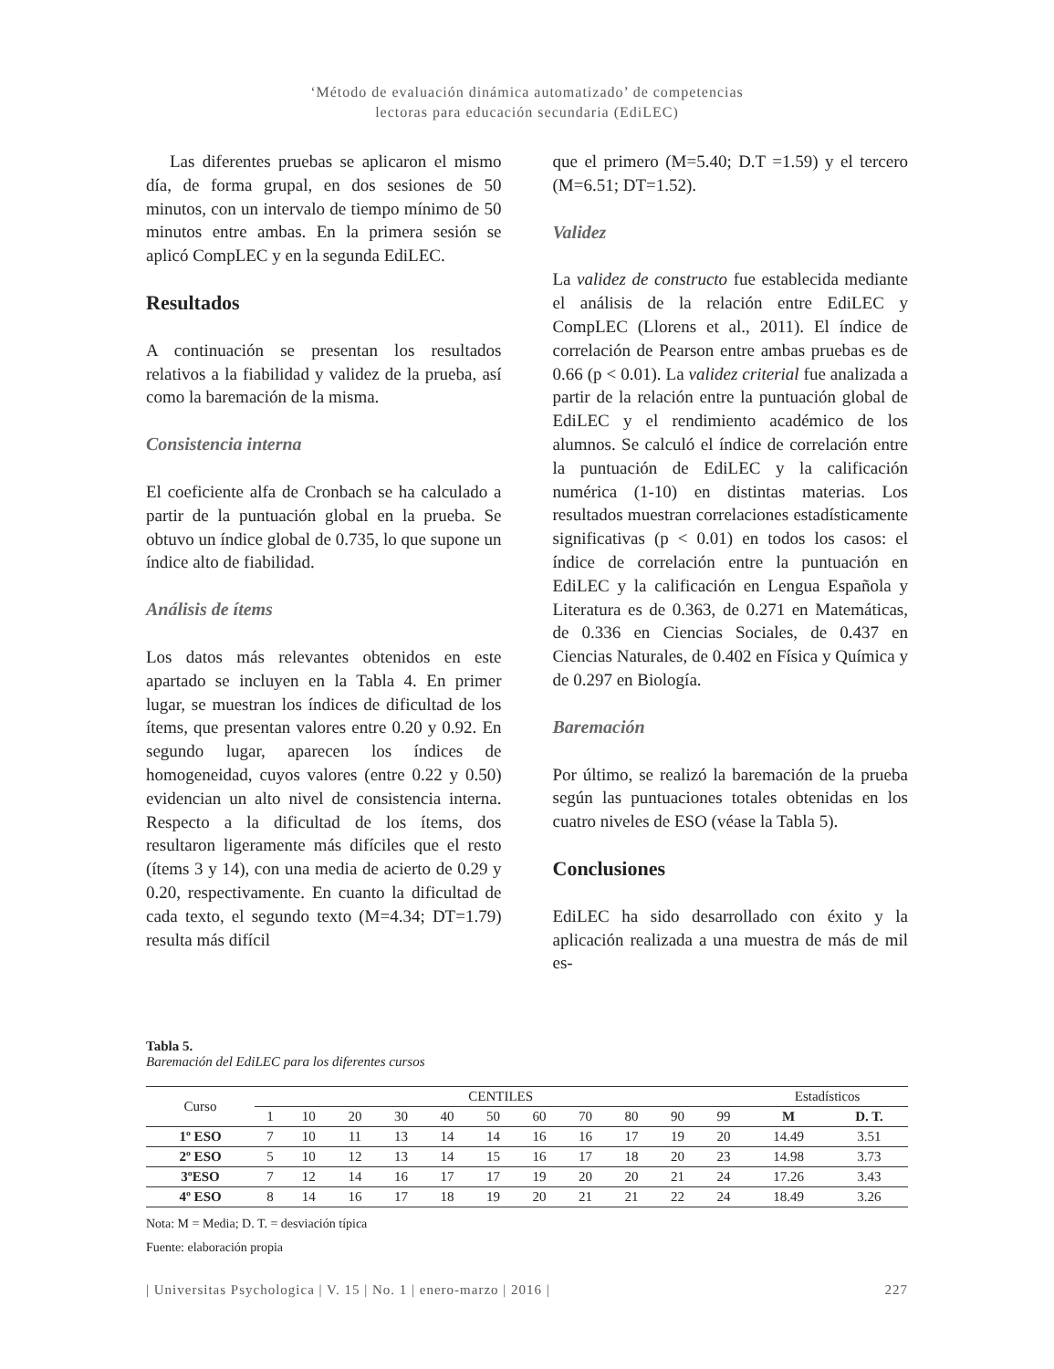‘Método de evaluación dinámica automatizado’ de competencias
lectoras para educación secundaria (EdiLEC)
Las diferentes pruebas se aplicaron el mismo día, de forma grupal, en dos sesiones de 50 minutos, con un intervalo de tiempo mínimo de 50 minutos entre ambas. En la primera sesión se aplicó CompLEC y en la segunda EdiLEC.
Resultados
A continuación se presentan los resultados relativos a la fiabilidad y validez de la prueba, así como la baremación de la misma.
Consistencia interna
El coeficiente alfa de Cronbach se ha calculado a partir de la puntuación global en la prueba. Se obtuvo un índice global de 0.735, lo que supone un índice alto de fiabilidad.
Análisis de ítems
Los datos más relevantes obtenidos en este apartado se incluyen en la Tabla 4. En primer lugar, se muestran los índices de dificultad de los ítems, que presentan valores entre 0.20 y 0.92. En segundo lugar, aparecen los índices de homogeneidad, cuyos valores (entre 0.22 y 0.50) evidencian un alto nivel de consistencia interna. Respecto a la dificultad de los ítems, dos resultaron ligeramente más difíciles que el resto (ítems 3 y 14), con una media de acierto de 0.29 y 0.20, respectivamente. En cuanto la dificultad de cada texto, el segundo texto (M=4.34; DT=1.79) resulta más difícil
que el primero (M=5.40; D.T =1.59) y el tercero (M=6.51; DT=1.52).
Validez
La validez de constructo fue establecida mediante el análisis de la relación entre EdiLEC y CompLEC (Llorens et al., 2011). El índice de correlación de Pearson entre ambas pruebas es de 0.66 (p < 0.01). La validez criterial fue analizada a partir de la relación entre la puntuación global de EdiLEC y el rendimiento académico de los alumnos. Se calculó el índice de correlación entre la puntuación de EdiLEC y la calificación numérica (1-10) en distintas materias. Los resultados muestran correlaciones estadísticamente significativas (p < 0.01) en todos los casos: el índice de correlación entre la puntuación en EdiLEC y la calificación en Lengua Española y Literatura es de 0.363, de 0.271 en Matemáticas, de 0.336 en Ciencias Sociales, de 0.437 en Ciencias Naturales, de 0.402 en Física y Química y de 0.297 en Biología.
Baremación
Por último, se realizó la baremación de la prueba según las puntuaciones totales obtenidas en los cuatro niveles de ESO (véase la Tabla 5).
Conclusiones
EdiLEC ha sido desarrollado con éxito y la aplicación realizada a una muestra de más de mil es-
Tabla 5.
Baremación del EdiLEC para los diferentes cursos
| Curso | CENTILES | | | | | | | | | | | Estadísticos | |
| --- | --- | --- | --- | --- | --- | --- | --- | --- | --- | --- | --- | --- | --- |
| | 1 | 10 | 20 | 30 | 40 | 50 | 60 | 70 | 80 | 90 | 99 | M | D. T. |
| 1º ESO | 7 | 10 | 11 | 13 | 14 | 14 | 16 | 16 | 17 | 19 | 20 | 14.49 | 3.51 |
| 2º ESO | 5 | 10 | 12 | 13 | 14 | 15 | 16 | 17 | 18 | 20 | 23 | 14.98 | 3.73 |
| 3ºESO | 7 | 12 | 14 | 16 | 17 | 17 | 19 | 20 | 20 | 21 | 24 | 17.26 | 3.43 |
| 4º ESO | 8 | 14 | 16 | 17 | 18 | 19 | 20 | 21 | 21 | 22 | 24 | 18.49 | 3.26 |
Nota: M = Media; D. T. = desviación típica
Fuente: elaboración propia
| Universitas Psychologica | V. 15 | No. 1 | enero-marzo | 2016 | 227